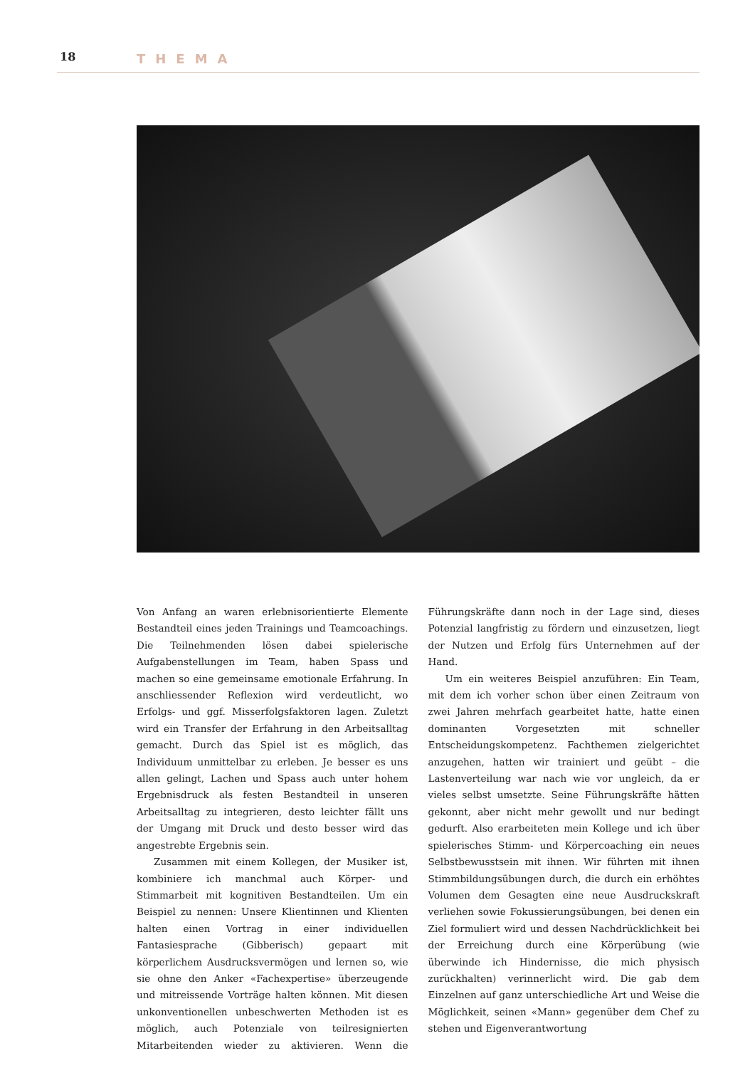18 THEMA
Von Anfang an waren erlebnisorientierte Elemente Bestandteil eines jeden Trainings und Teamcoachings. Die Teilnehmenden lösen dabei spielerische Aufgabenstellungen im Team, haben Spass und machen so eine gemeinsame emotionale Erfahrung. In anschliessender Reflexion wird verdeutlicht, wo Erfolgs- und ggf. Misserfolgsfaktoren lagen. Zuletzt wird ein Transfer der Erfahrung in den Arbeitsalltag gemacht. Durch das Spiel ist es möglich, das Individuum unmittelbar zu erleben. Je besser es uns allen gelingt, Lachen und Spass auch unter hohem Ergebnisdruck als festen Bestandteil in unseren Arbeitsalltag zu integrieren, desto leichter fällt uns der Umgang mit Druck und desto besser wird das angestrebte Ergebnis sein.
Zusammen mit einem Kollegen, der Musiker ist, kombiniere ich manchmal auch Körper- und Stimmarbeit mit kognitiven Bestandteilen. Um ein Beispiel zu nennen: Unsere Klientinnen und Klienten halten einen Vortrag in einer individuellen Fantasiesprache (Gibberisch) gepaart mit körperlichem Ausdrucksvermögen und lernen so, wie sie ohne den Anker «Fachexpertise» überzeugende und mitreissende Vorträge halten können. Mit diesen unkonventionellen unbeschwerten Methoden ist es möglich, auch Potenziale von teilresignierten Mitarbeitenden wieder zu aktivieren. Wenn die Führungskräfte dann noch in der Lage sind, dieses Potenzial langfristig zu fördern und einzusetzen, liegt der Nutzen und Erfolg fürs Unternehmen auf der Hand.
Um ein weiteres Beispiel anzuführen: Ein Team, mit dem ich vorher schon über einen Zeitraum von zwei Jahren mehrfach gearbeitet hatte, hatte einen dominanten Vorgesetzten mit schneller Entscheidungskompetenz. Fachthemen zielgerichtet anzugehen, hatten wir trainiert und geübt – die Lastenverteilung war nach wie vor ungleich, da er vieles selbst umsetzte. Seine Führungskräfte hätten gekonnt, aber nicht mehr gewollt und nur bedingt gedurft. Also erarbeiteten mein Kollege und ich über spielerisches Stimm- und Körpercoaching ein neues Selbstbewusstsein mit ihnen. Wir führten mit ihnen Stimmbildungsübungen durch, die durch ein erhöhtes Volumen dem Gesagten eine neue Ausdruckskraft verliehen sowie Fokussierungsübungen, bei denen ein Ziel formuliert wird und dessen Nachdrücklichkeit bei der Erreichung durch eine Körperübung (wie überwinde ich Hindernisse, die mich physisch zurückhalten) verinnerlicht wird. Die gab dem Einzelnen auf ganz unterschiedliche Art und Weise die Möglichkeit, seinen «Mann» gegenüber dem Chef zu stehen und Eigenverantwortung